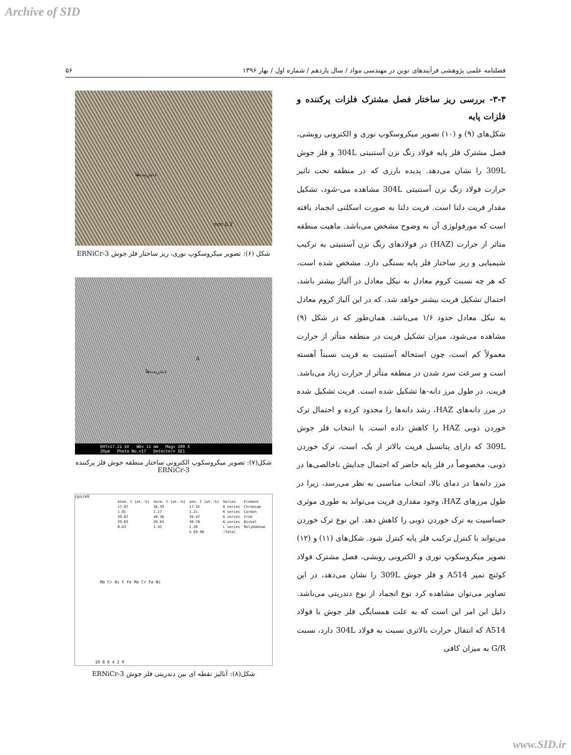Archive of SID
فصلنامه علمی پژوهشی فرآیندهای نوین در مهندسی مواد / سال یازدهم / شماره اول / بهار ۱۳۹۶ ۵۶
۳-۳- بررسی ریز ساختار فصل مشترک فلزات پرکننده و فلزات پایه
شکل‌های (۹) و (۱۰) تصویر میکروسکوپ نوری و الکترونی روبشی، فصل مشترک فلز پایه فولاد زنگ نزن آستنیتی 304L و فلز جوش 309L را نشان می‌دهد. پدیده بارزی که در منطقه تحت تاثیر حرارت فولاد زنگ نزن آستنیتی 304L مشاهده می-شود، تشکیل مقدار فریت دلتا است. فریت دلتا به صورت اسکلتی انجماد یافته است که مورفولوژی آن به وضوح مشخص می‌باشد. ماهیت منطقه متاثر از حرارت (HAZ) در فولادهای زنگ نزن آستنیتی به ترکیب شیمیایی و ریز ساختار فلز پایه بستگی دارد. مشخص شده است، که هر چه نسبت کروم معادل به نیکل معادل در آلیاژ بیشتر باشد، احتمال تشکیل فریت بیشتر خواهد شد، که در این آلیاژ کروم معادل به نیکل معادل حدود ۱/۶ می‌باشد. همان‌طور که در شکل (۹) مشاهده می‌شود، میزان تشکیل فریت در منطقه متأثر از حرارت معمولاً کم است، چون استحاله آستنیت به فریت نسبتاً آهسته است و سرعت سرد شدن در منطقه متأثر از حرارت زیاد می‌باشد. فریت، در طول مرز دانه-ها تشکیل شده است. فریت تشکیل شده در مرز دانه‌های HAZ، رشد دانه‌ها را محدود کرده و احتمال ترک خوردن ذوبی HAZ را کاهش داده است. با انتخاب فلز جوش 309L که دارای پتانسیل فریت بالاتر از یک، است، ترک خوردن ذوبی، مخصوصاً در فلز پایه حاضر که احتمال جدایش ناخالصی‌ها در مرز دانه‌ها در دمای بالا، انتخاب مناسبی به نظر می‌رسد، زیرا در طول مرزهای HAZ، وجود مقداری فریت می‌تواند به طوری موثری حساسیت به ترک خوردن ذوبی را کاهش دهد. این نوع ترک خوردن می‌تواند با کنترل ترکیب فلز پایه کنترل شود. شکل‌های (۱۱) و (۱۲) تصویر میکروسکوپ نوری و الکترونی روبشی، فصل مشترک فولاد کوئنچ تمپر A514 و فلز جوش 309L را نشان می‌دهد، در این تصاویر می‌توان مشاهده کرد نوع انجماد از نوع دندریتی می‌باشد. دلیل این امر این است که به علت همسایگی فلز جوش با فولاد A514 که انتقال حرارت بالاتری نسبت به فولاد 304L دارد، نسبت G/R به میزان کافی
دندریت‌ها
0.2 mm
شکل (۶): تصویر میکروسکوپ نوری، ریز ساختار فلز جوش ERNiCr-3
دندریت‌ها
A
EHT=17.21 kV WD= 11 mm Mag= 200 X
20µm Photo No.=17 Detector= SE1
شکل(۷): تصویر میکروسکوپ الکترونی ساختار منطقه جوش فلز پرکننده
ERNiCr-3
cps/eV
| Element | Series | unn. C [wt.-%] | norm. C [wt.-%] | Atom. C [at.-%] |
| Chromium | K series | 17.32 | 16.39 | 17.87 |
| Carbon | K series | 1.21 | 1.17 | 1.01 |
| Iron | K series | 39.47 | 40.36 | 39.67 |
| Nickel | K series | 30.70 | 29.83 | 29.63 |
| Molybdenum | L series | 1.26 | 1.42 | 0.83 |
| | Total: | 89.96 % | | |
Mo Cr Ni C Fe Mo Cr Fe Ni
0 2 4 6 8 10
شکل(۸): آنالیز نقطه ای بین دندریتی فلز جوش ERNiCr-3
www.SID.ir